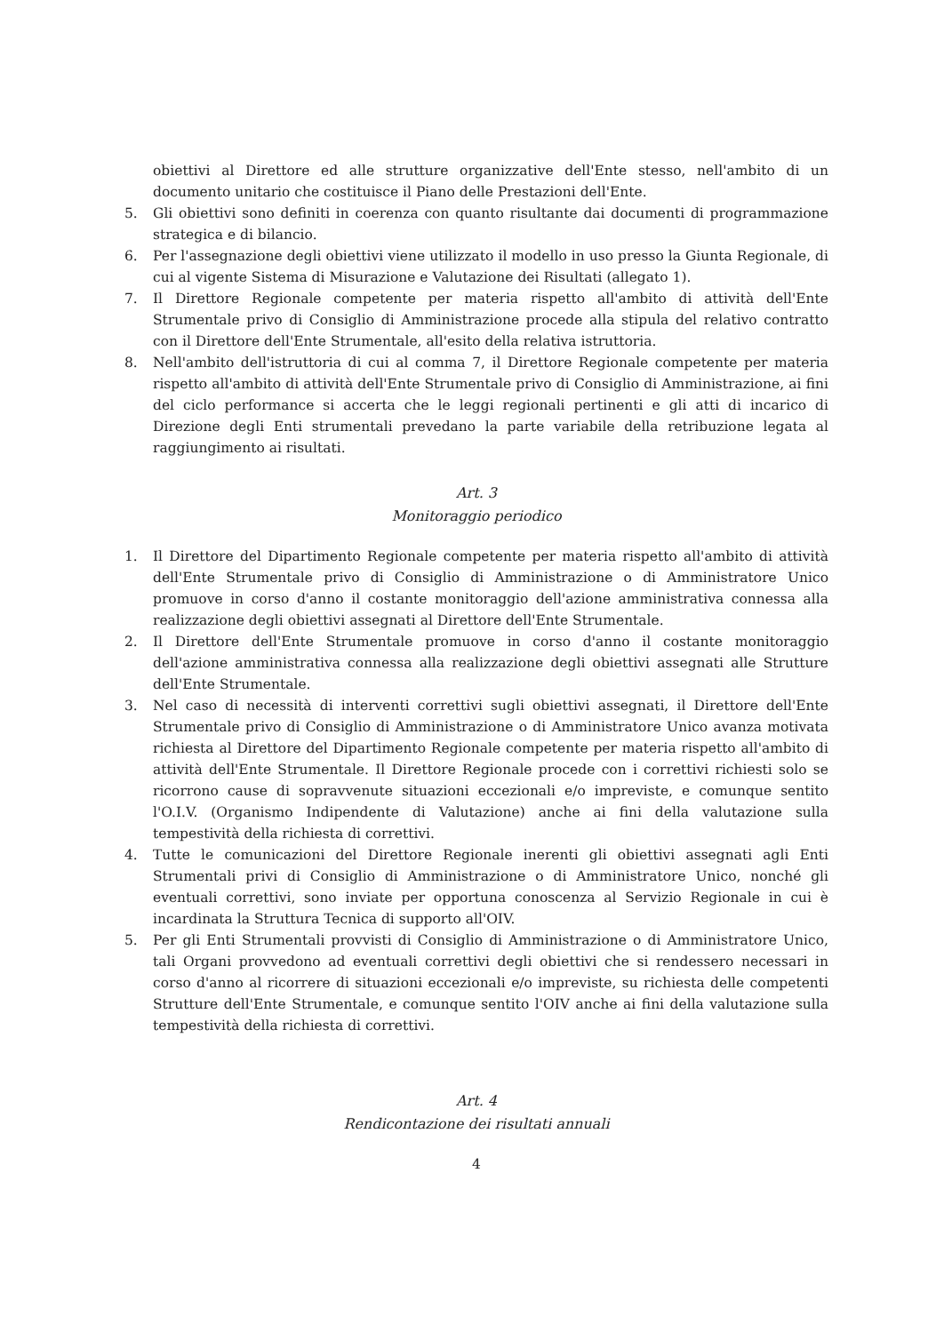obiettivi al Direttore ed alle strutture organizzative dell'Ente stesso, nell'ambito di un documento unitario che costituisce il Piano delle Prestazioni dell'Ente.
5. Gli obiettivi sono definiti in coerenza con quanto risultante dai documenti di programmazione strategica e di bilancio.
6. Per l'assegnazione degli obiettivi viene utilizzato il modello in uso presso la Giunta Regionale, di cui al vigente Sistema di Misurazione e Valutazione dei Risultati (allegato 1).
7. Il Direttore Regionale competente per materia rispetto all'ambito di attività dell'Ente Strumentale privo di Consiglio di Amministrazione procede alla stipula del relativo contratto con il Direttore dell'Ente Strumentale, all'esito della relativa istruttoria.
8. Nell'ambito dell'istruttoria di cui al comma 7, il Direttore Regionale competente per materia rispetto all'ambito di attività dell'Ente Strumentale privo di Consiglio di Amministrazione, ai fini del ciclo performance si accerta che le leggi regionali pertinenti e gli atti di incarico di Direzione degli Enti strumentali prevedano la parte variabile della retribuzione legata al raggiungimento ai risultati.
Art. 3
Monitoraggio periodico
1. Il Direttore del Dipartimento Regionale competente per materia rispetto all'ambito di attività dell'Ente Strumentale privo di Consiglio di Amministrazione o di Amministratore Unico promuove in corso d'anno il costante monitoraggio dell'azione amministrativa connessa alla realizzazione degli obiettivi assegnati al Direttore dell'Ente Strumentale.
2. Il Direttore dell'Ente Strumentale promuove in corso d'anno il costante monitoraggio dell'azione amministrativa connessa alla realizzazione degli obiettivi assegnati alle Strutture dell'Ente Strumentale.
3. Nel caso di necessità di interventi correttivi sugli obiettivi assegnati, il Direttore dell'Ente Strumentale privo di Consiglio di Amministrazione o di Amministratore Unico avanza motivata richiesta al Direttore del Dipartimento Regionale competente per materia rispetto all'ambito di attività dell'Ente Strumentale. Il Direttore Regionale procede con i correttivi richiesti solo se ricorrono cause di sopravvenute situazioni eccezionali e/o impreviste, e comunque sentito l'O.I.V. (Organismo Indipendente di Valutazione) anche ai fini della valutazione sulla tempestività della richiesta di correttivi.
4. Tutte le comunicazioni del Direttore Regionale inerenti gli obiettivi assegnati agli Enti Strumentali privi di Consiglio di Amministrazione o di Amministratore Unico, nonché gli eventuali correttivi, sono inviate per opportuna conoscenza al Servizio Regionale in cui è incardinata la Struttura Tecnica di supporto all'OIV.
5. Per gli Enti Strumentali provvisti di Consiglio di Amministrazione o di Amministratore Unico, tali Organi provvedono ad eventuali correttivi degli obiettivi che si rendessero necessari in corso d'anno al ricorrere di situazioni eccezionali e/o impreviste, su richiesta delle competenti Strutture dell'Ente Strumentale, e comunque sentito l'OIV anche ai fini della valutazione sulla tempestività della richiesta di correttivi.
Art. 4
Rendicontazione dei risultati annuali
4